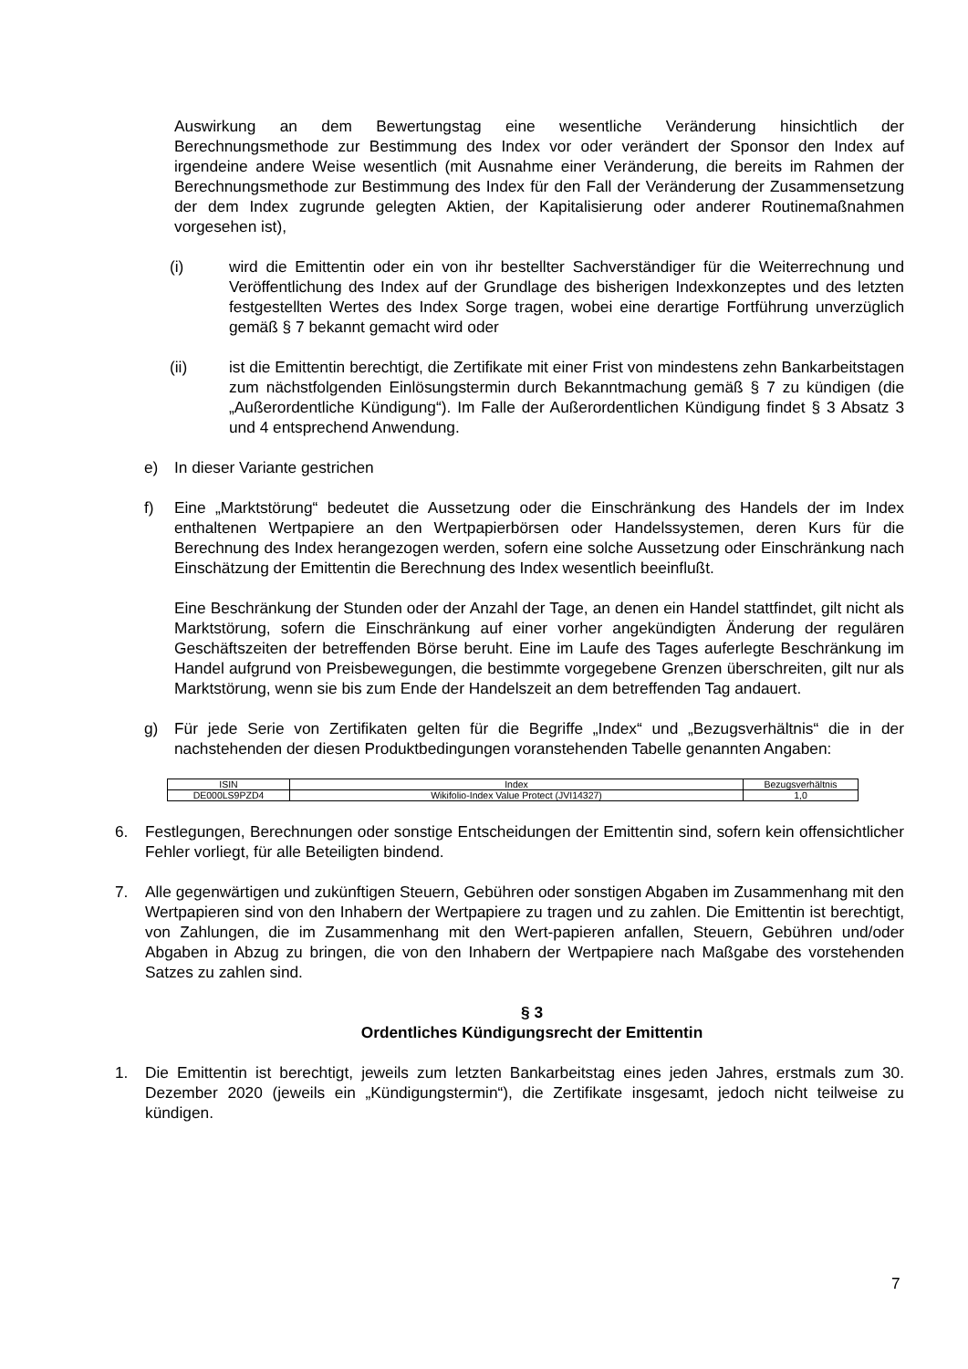Auswirkung an dem Bewertungstag eine wesentliche Veränderung hinsichtlich der Berechnungsmethode zur Bestimmung des Index vor oder verändert der Sponsor den Index auf irgendeine andere Weise wesentlich (mit Ausnahme einer Veränderung, die bereits im Rahmen der Berechnungsmethode zur Bestimmung des Index für den Fall der Veränderung der Zusammensetzung der dem Index zugrunde gelegten Aktien, der Kapitalisierung oder anderer Routinemaßnahmen vorgesehen ist),
(i) wird die Emittentin oder ein von ihr bestellter Sachverständiger für die Weiterrechnung und Veröffentlichung des Index auf der Grundlage des bisherigen Indexkonzeptes und des letzten festgestellten Wertes des Index Sorge tragen, wobei eine derartige Fortführung unverzüglich gemäß § 7 bekannt gemacht wird oder
(ii) ist die Emittentin berechtigt, die Zertifikate mit einer Frist von mindestens zehn Bankarbeitstagen zum nächstfolgenden Einlösungstermin durch Bekanntmachung gemäß § 7 zu kündigen (die „Außerordentliche Kündigung“). Im Falle der Außerordentlichen Kündigung findet § 3 Absatz 3 und 4 entsprechend Anwendung.
e) In dieser Variante gestrichen
f) Eine „Marktstörung“ bedeutet die Aussetzung oder die Einschränkung des Handels der im Index enthaltenen Wertpapiere an den Wertpapierbörsen oder Handelssystemen, deren Kurs für die Berechnung des Index herangezogen werden, sofern eine solche Aussetzung oder Einschränkung nach Einschätzung der Emittentin die Berechnung des Index wesentlich beeinflußt.
Eine Beschränkung der Stunden oder der Anzahl der Tage, an denen ein Handel stattfindet, gilt nicht als Marktstörung, sofern die Einschränkung auf einer vorher angekündigten Änderung der regulären Geschäftszeiten der betreffenden Börse beruht. Eine im Laufe des Tages auferlegte Beschränkung im Handel aufgrund von Preisbewegungen, die bestimmte vorgegebene Grenzen überschreiten, gilt nur als Marktstörung, wenn sie bis zum Ende der Handelszeit an dem betreffenden Tag andauert.
g) Für jede Serie von Zertifikaten gelten für die Begriffe „Index“ und „Bezugsverhältnis“ die in der nachstehenden der diesen Produktbedingungen voranstehenden Tabelle genannten Angaben:
| ISIN | Index | Bezugsverhältnis |
| --- | --- | --- |
| DE000LS9PZD4 | Wikifolio-Index Value Protect (JVI14327) | 1,0 |
6. Festlegungen, Berechnungen oder sonstige Entscheidungen der Emittentin sind, sofern kein offensichtlicher Fehler vorliegt, für alle Beteiligten bindend.
7. Alle gegenwärtigen und zukünftigen Steuern, Gebühren oder sonstigen Abgaben im Zusammenhang mit den Wertpapieren sind von den Inhabern der Wertpapiere zu tragen und zu zahlen. Die Emittentin ist berechtigt, von Zahlungen, die im Zusammenhang mit den Wert-papieren anfallen, Steuern, Gebühren und/oder Abgaben in Abzug zu bringen, die von den Inhabern der Wertpapiere nach Maßgabe des vorstehenden Satzes zu zahlen sind.
§ 3
Ordentliches Kündigungsrecht der Emittentin
1. Die Emittentin ist berechtigt, jeweils zum letzten Bankarbeitstag eines jeden Jahres, erstmals zum 30. Dezember 2020 (jeweils ein „Kündigungstermin“), die Zertifikate insgesamt, jedoch nicht teilweise zu kündigen.
7